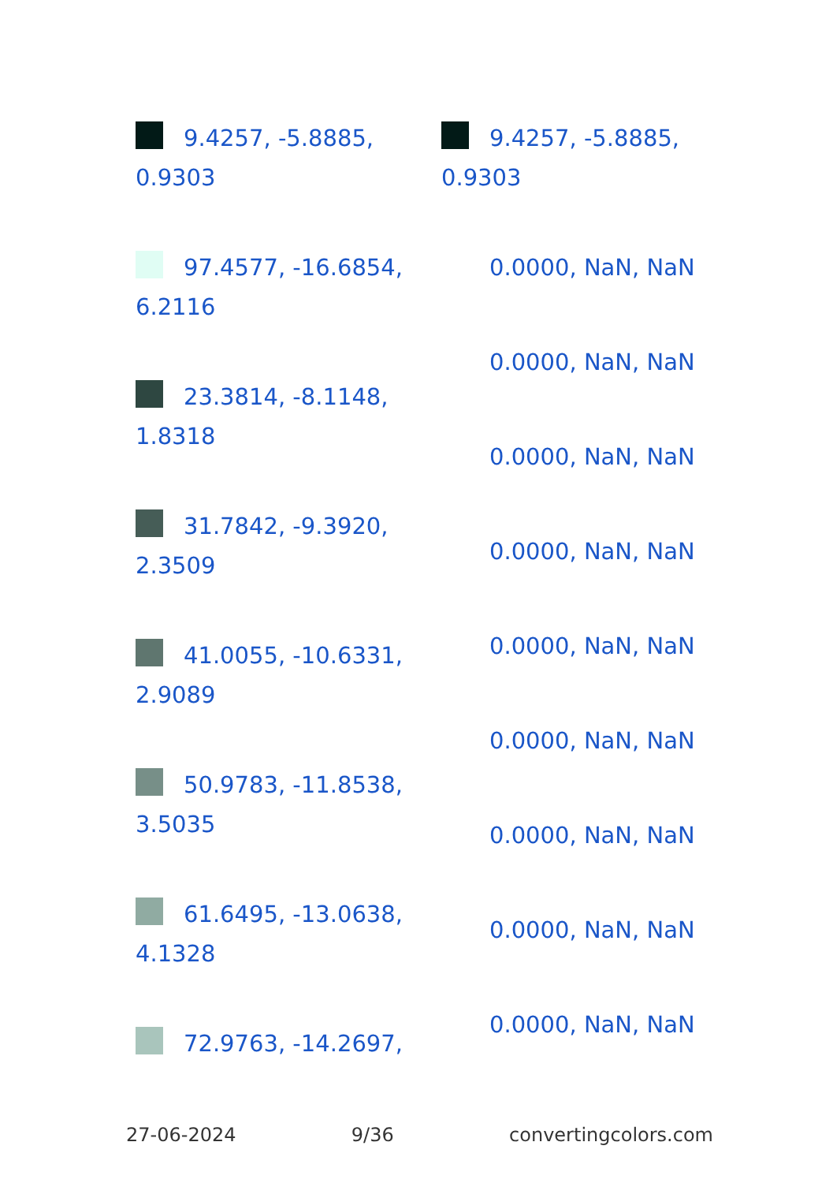9.4257, -5.8885, 0.9303
97.4577, -16.6854, 6.2116
23.3814, -8.1148, 1.8318
31.7842, -9.3920, 2.3509
41.0055, -10.6331, 2.9089
50.9783, -11.8538, 3.5035
61.6495, -13.0638, 4.1328
72.9763, -14.2697,
9.4257, -5.8885, 0.9303
0.0000, NaN, NaN
0.0000, NaN, NaN
0.0000, NaN, NaN
0.0000, NaN, NaN
0.0000, NaN, NaN
0.0000, NaN, NaN
0.0000, NaN, NaN
0.0000, NaN, NaN
0.0000, NaN, NaN
27-06-2024 9/36 convertingcolors.com